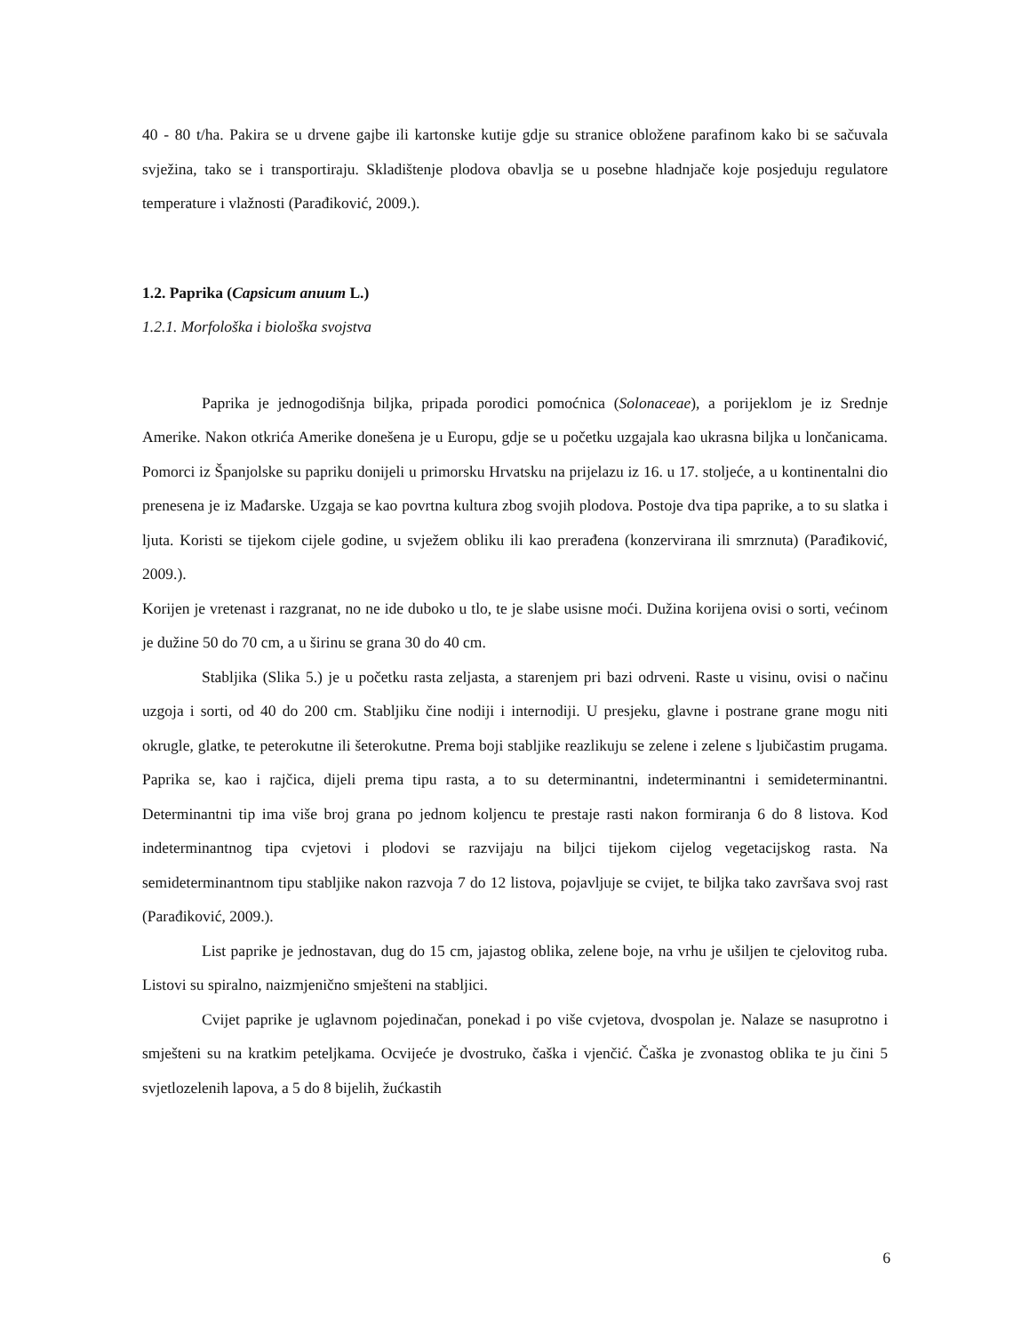40 - 80 t/ha. Pakira se u drvene gajbe ili kartonske kutije gdje su stranice obložene parafinom kako bi se sačuvala svježina, tako se i transportiraju. Skladištenje plodova obavlja se u posebne hladnjače koje posjeduju regulatore temperature i vlažnosti (Parađiković, 2009.).
1.2. Paprika (Capsicum anuum L.)
1.2.1. Morfološka i biološka svojstva
Paprika je jednogodišnja biljka, pripada porodici pomoćnica (Solonaceae), a porijeklom je iz Srednje Amerike. Nakon otkrića Amerike donešena je u Europu, gdje se u početku uzgajala kao ukrasna biljka u lončanicama. Pomorci iz Španjolske su papriku donijeli u primorsku Hrvatsku na prijelazu iz 16. u 17. stoljeće, a u kontinentalni dio prenesena je iz Mađarske. Uzgaja se kao povrtna kultura zbog svojih plodova. Postoje dva tipa paprike, a to su slatka i ljuta. Koristi se tijekom cijele godine, u svježem obliku ili kao prerađena (konzervirana ili smrznuta) (Parađiković, 2009.).
Korijen je vretenast i razgranat, no ne ide duboko u tlo, te je slabe usisne moći. Dužina korijena ovisi o sorti, većinom je dužine 50 do 70 cm, a u širinu se grana 30 do 40 cm.
Stabljika (Slika 5.) je u početku rasta zeljasta, a starenjem pri bazi odrveni. Raste u visinu, ovisi o načinu uzgoja i sorti, od 40 do 200 cm. Stabljiku čine nodiji i internodiji. U presjeku, glavne i postrane grane mogu niti okrugle, glatke, te peterokutne ili šeterokutne. Prema boji stabljike reazlikuju se zelene i zelene s ljubičastim prugama. Paprika se, kao i rajčica, dijeli prema tipu rasta, a to su determinantni, indeterminantni i semideterminantni. Determinantni tip ima više broj grana po jednom koljencu te prestaje rasti nakon formiranja 6 do 8 listova. Kod indeterminantnog tipa cvjetovi i plodovi se razvijaju na biljci tijekom cijelog vegetacijskog rasta. Na semideterminantnom tipu stabljike nakon razvoja 7 do 12 listova, pojavljuje se cvijet, te biljka tako završava svoj rast (Parađiković, 2009.).
List paprike je jednostavan, dug do 15 cm, jajastog oblika, zelene boje, na vrhu je ušiljen te cjelovitog ruba. Listovi su spiralno, naizmjenično smješteni na stabljici.
Cvijet paprike je uglavnom pojedinačan, ponekad i po više cvjetova, dvospolan je. Nalaze se nasuprotno i smješteni su na kratkim peteljkama. Ocvijeće je dvostruko, čaška i vjenčić. Čaška je zvonastog oblika te ju čini 5 svjetlozelenih lapova, a 5 do 8 bijelih, žućkastih
6